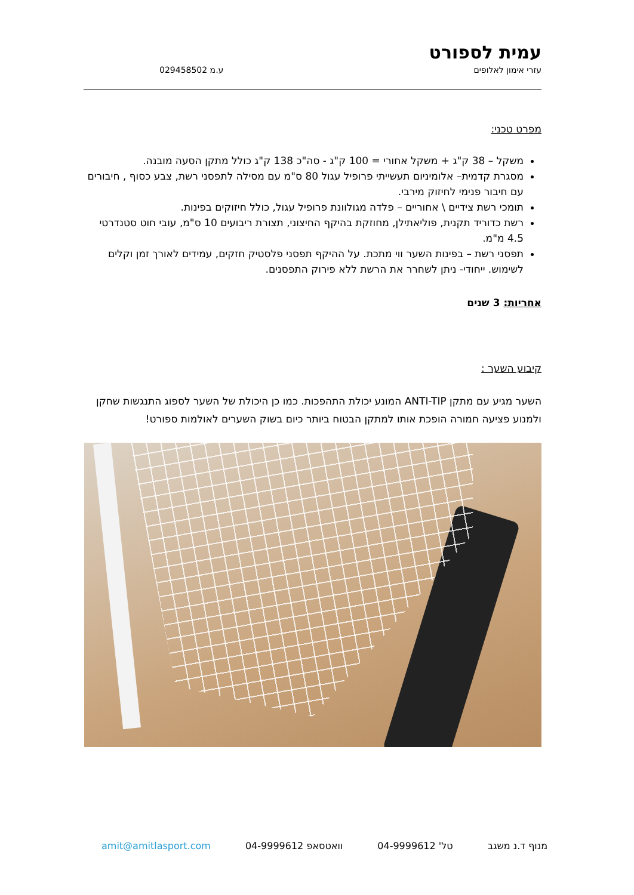עמית לספורט
עזרי אימון לאלופים ע.מ 029458502
מפרט טכני:
משקל – 38 ק"ג + משקל אחורי = 100 ק"ג - סה"כ 138 ק"ג כולל מתקן הסעה מובנה.
מסגרת קדמית– אלומיניום תעשייתי פרופיל עגול 80 ס"מ עם מסילה לתפסני רשת, צבע כסוף , חיבורים עם חיבור פנימי לחיזוק מירבי.
תומכי רשת צידיים \ אחוריים – פלדה מגולוונת פרופיל עגול, כולל חיזוקים בפינות.
רשת כדוריד תקנית, פוליאתילן, מחוזקת בהיקף החיצוני, תצורת ריבועים 10 ס"מ, עובי חוט סטנדרטי 4.5 מ"מ.
תפסני רשת – בפינות השער ווי מתכת. על ההיקף תפסני פלסטיק חזקים, עמידים לאורך זמן וקלים לשימוש. ייחודי- ניתן לשחרר את הרשת ללא פירוק התפסנים.
אחריות: 3 שנים
קיבוע השער :
השער מגיע עם מתקן ANTI-TIP המונע יכולת התהפכות. כמו כן היכולת של השער לספוג התנגשות שחקן ולמנוע פציעה חמורה הופכת אותו למתקן הבטוח ביותר כיום בשוק השערים לאולמות ספורט!
מנוף ד.נ משגב טל' 04-9999612 וואטסאפ 04-9999612 amit@amitlasport.com